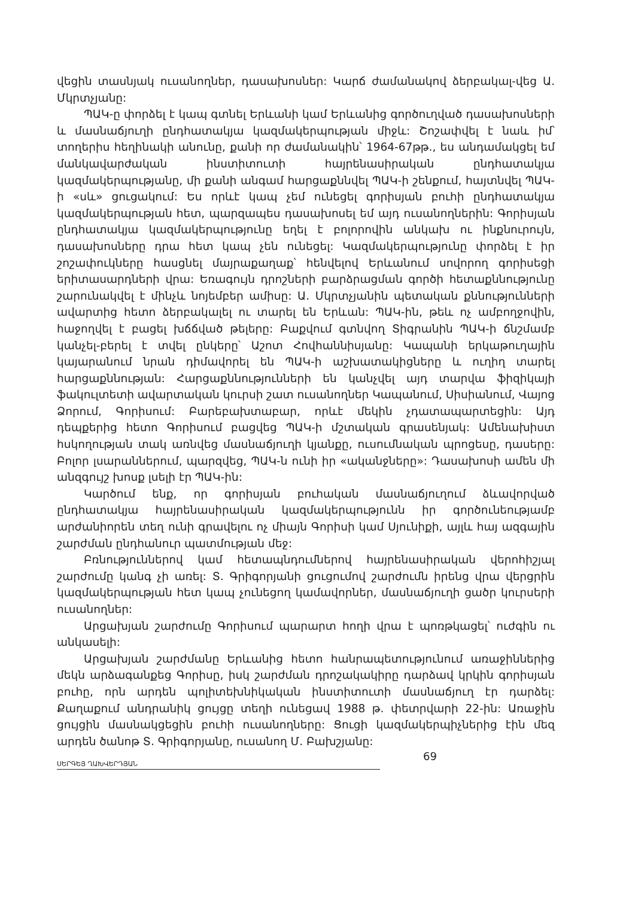վեցին տասնյակ ուսանողներ, դասախոսներ: Կարճ ժամանակով ձերբակալ-վեց Ա. Մկրտչյանը:
ՊԱԿ-ը փորձել է կապ գտնել Երևանի կամ Երևանից գործուղված դասախոսների և մասնաճյուղի ընդհատակյա կազմակերպության միջև: Շոշափվել է նաև իմ՝ տողերիս հեղինակի անունը, քանի որ ժամանակին՝ 1964-67թթ., ես անդամակցել եմ մանկավարժական ինստիտուտի հայրենասիրական ընդհատակյա կազմակերպությանը, մի քանի անգամ հարցաքննվել ՊԱԿ-ի շենքում, հայտնվել ՊԱԿ-ի «սև» ցուցակում: Ես որևէ կապ չեմ ունեցել գորիսյան բուհի ընդհատակյա կազմակերպության հետ, պարզապես դասախոսել եմ այդ ուսանողներին: Գորիսյան ընդհատակյա կազմակերպությունը եղել է բոլորովին անկախ ու ինքնուրույն, դասախոսները դրա հետ կապ չեն ունեցել: Կազմակերպությունը փորձել է իր շոշափուկները հասցնել մայրաքաղաք՝ հենվելով Երևանում սովորող գորիսեցի երիտասարդների վրա: Եռագույն դրոշների բարձրացման գործի հետաքննությունը շարունակվել է մինչև նոյեմբեր ամիսը: Ա. Մկրտչյանին պետական քննությունների ավարտից հետո ձերբակալել ու տարել են Երևան: ՊԱԿ-ին, թեև ոչ ամբողջովին, հաջողվել է բացել խճճված թելերը: Բաքվում գտնվող Տիգրանին ՊԱԿ-ի ճնշմամբ կանչել-բերել է տվել ընկերը՝ Աշոտ Հովհաննիսյանը: Կապանի երկաթուղային կայարանում նրան դիմավորել են ՊԱԿ-ի աշխատակիցները և ուղիղ տարել հարցաքննության: Հարցաքննությունների են կանչվել այդ տարվա ֆիզիկայի ֆակուլտետի ավարտական կուրսի շատ ուսանողներ Կապանում, Սիսիանում, Վայոց Ձորում, Գորիսում: Բարեբախտաբար, որևէ մեկին չդատապարտեցին: Այդ դեպքերից հետո Գորիսում բացվեց ՊԱԿ-ի մշտական գրասենյակ: Ամենախիստ հսկողության տակ առնվեց մասնաճյուղի կյանքը, ուսումնական պրոցեսը, դասերը: Բոլոր լսարաններում, պարզվեց, ՊԱԿ-ն ունի իր «ականջները»: Դասախոսի ամեն մի անզգույշ խոսք լսելի էր ՊԱԿ-ին:
Կարծում ենք, որ գորիսյան բուհական մասնաճյուղում ձևավորված ընդհատակյա հայրենասիրական կազմակերպությունն իր գործունեությամբ արժանիորեն տեղ ունի գրավելու ոչ միայն Գորիսի կամ Սյունիքի, այլև հայ ազգային շարժման ընդհանուր պատմության մեջ:
Բռնություններով կամ հետապնդումներով հայրենասիրական վերոհիշյալ շարժումը կանգ չի առել: Տ. Գրիգորյանի ցուցումով շարժումն իրենց վրա վերցրին կազմակերպության հետ կապ չունեցող կամավորներ, մասնաճյուղի ցածր կուրսերի ուսանողներ:
Արցախյան շարժումը Գորիսում պարարտ հողի վրա է պոռթկացել՝ ուժգին ու անկասելի:
Արցախյան շարժմանը Երևանից հետո հանրապետությունում առաջիններից մեկն արձագանքեց Գորիսը, իսկ շարժման դրոշակակիրը դարձավ կրկին գորիսյան բուհը, որն արդեն պոլիտեխնիկական ինստիտուտի մասնաճյուղ էր դարձել: Քաղաքում անդրանիկ ցույցը տեղի ունեցավ 1988 թ. փետրվարի 22-ին: Առաջին ցույցին մասնակցեցին բուհի ուսանողները: Ցուցի կազմակերպիչներից էին մեզ արդեն ծանոթ Տ. Գրիգորյանը, ուսանող Մ. Բախշյանը:
ՍԵՐԳԵՅ ՂԱԽՎԵՐԴՅԱՆ 69